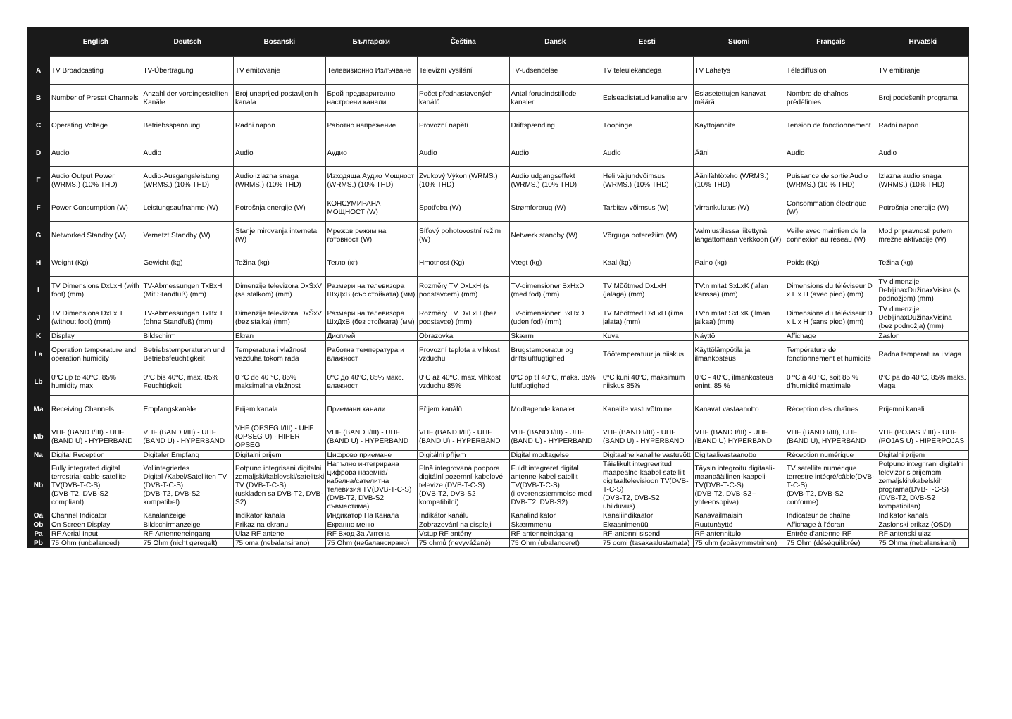| | English | Deutsch | Bosanski | Български | Čeština | Dansk | Eesti | Suomi | Français | Hrvatski |
| --- | --- | --- | --- | --- | --- | --- | --- | --- | --- | --- |
| A | TV Broadcasting | TV-Übertragung | TV emitovanje | Телевизионно Излъчване | Televizní vysílání | TV-udsendelse | TV teleülekandega | TV Lähetys | Télédiffusion | TV emitiranje |
| B | Number of Preset Channels | Anzahl der voreingestellten Kanäle | Broj unaprijed postavljenih kanala | Брой предварително настроени канали | Počet přednastavených kanálů | Antal forudindstillede kanaler | Eelseadistatud kanalite arv | Esiasetettujen kanavat määrä | Nombre de chaînes prédéfinies | Broj podešenih programa |
| C | Operating Voltage | Betriebsspannung | Radni napon | Работно напрежение | Provozní napětí | Driftspænding | Tööpinge | Käyttöjännite | Tension de fonctionnement | Radni napon |
| D | Audio | Audio | Audio | Аудио | Audio | Audio | Audio | Ääni | Audio | Audio |
| E | Audio Output Power (WRMS.) (10% THD) | Audio-Ausgangsleistung (WRMS.) (10% THD) | Audio izlazna snaga (WRMS.) (10% THD) | Изходяща Аудио Мощност (WRMS.) (10% THD) | Zvukový Výkon (WRMS.) (10% THD) | Audio udgangseffekt (WRMS.) (10% THD) | Heli väljundvõimsus (WRMS.) (10% THD) | Äänilähtöteho (WRMS.) (10% THD) | Puissance de sortie Audio (WRMS.) (10 % THD) | Izlazna audio snaga (WRMS.) (10% THD) |
| F | Power Consumption (W) | Leistungsaufnahme (W) | Potrošnja energije (W) | КОНСУМИРАНА МОЩНОСТ (W) | Spotřeba (W) | Strømforbrug (W) | Tarbitav võimsus (W) | Virrankulutus (W) | Consommation électrique (W) | Potrošnja energije (W) |
| G | Networked Standby (W) | Vernetzt Standby (W) | Stanje mirovanja interneta (W) | Мрежов режим на готовност (W) | Síťový pohotovostní režim (W) | Netværk standby (W) | Võrguga ooterežiim (W) | Valmiustilassa liitettynä langattomaan verkkoon (W) | Veille avec maintien de la connexion au réseau (W) | Mod pripravnosti putem mrežne aktivacije (W) |
| H | Weight (Kg) | Gewicht (kg) | Težina (kg) | Тегло (кг) | Hmotnost (Kg) | Vægt (kg) | Kaal (kg) | Paino (kg) | Poids (Kg) | Težina (kg) |
| I | TV Dimensions DxLxH (with foot) (mm) | TV-Abmessungen TxBxH (Mit Standfuß) (mm) | Dimenzije televizora DxŠxV (sa stalkom) (mm) | Размери на телевизора ШxДxВ (със стойката) (мм) | Rozměry TV DxLxH (s podstavcem) (mm) | TV-dimensioner BxHxD (med fod) (mm) | TV Mõõtmed DxLxH (jalaga) (mm) | TV:n mitat SxLxK (jalan kanssa) (mm) | Dimensions du téléviseur D x L x H (avec pied) (mm) | TV dimenzije DebljinaxDužinaxVisina (s podnožjem) (mm) |
| J | TV Dimensions DxLxH (without foot) (mm) | TV-Abmessungen TxBxH (ohne Standfuß) (mm) | Dimenzije televizora DxŠxV (bez stalka) (mm) | Размери на телевизора ШxДxВ (без стойката) (мм) | Rozměry TV DxLxH (bez podstavce) (mm) | TV-dimensioner BxHxD (uden fod) (mm) | TV Mõõtmed DxLxH (ilma jalata) (mm) | TV:n mitat SxLxK (ilman jalkaa) (mm) | Dimensions du téléviseur D x L x H (sans pied) (mm) | TV dimenzije DebljinaxDužinaxVisina (bez podnožja) (mm) |
| K | Display | Bildschirm | Ekran | Дисплей | Obrazovka | Skærm | Kuva | Näyttö | Affichage | Zaslon |
| La | Operation temperature and operation humidity | Betriebstemperaturen und Betriebsfeuchtigkeit | Temperatura i vlažnost vazduha tokom rada | Работна температура и влажност | Provozní teplota a vlhkost vzduchu | Brugstemperatur og driftsluftfugtighed | Töötemperatuur ja niiskus | Käyttölämpötila ja ilmankosteus | Température de fonctionnement et humidité | Radna temperatura i vlaga |
| Lb | 0ºC up to 40ºC, 85% humidity max | 0ºC bis 40ºC, max. 85% Feuchtigkeit | 0 °C do 40 °C, 85% maksimalna vlažnost | 0ºC до 40ºC, 85% макс. влажност | 0ºC až 40ºC, max. vlhkost vzduchu 85% | 0ºC op til 40ºC, maks. 85% luftfugtighed | 0ºC kuni 40ºC, maksimum niiskus 85% | 0ºC - 40ºC, ilmankosteus enint. 85 % | 0 ºC à 40 ºC, soit 85 % d'humidité maximale | 0ºC pa do 40ºC, 85% maks. vlaga |
| Ma | Receiving Channels | Empfangskanäle | Prijem kanala | Приемани канали | Příjem kanálů | Modtagende kanaler | Kanalite vastuvõtmine | Kanavat vastaanotto | Réception des chaînes | Prijemni kanali |
| Mb | VHF (BAND I/III) - UHF (BAND U) - HYPERBAND | VHF (BAND I/III) - UHF (BAND U) - HYPERBAND | VHF (OPSEG I/III) - UHF (OPSEG U) - HIPER OPSEG | VHF (BAND I/III) - UHF (BAND U) - HYPERBAND | VHF (BAND I/III) - UHF (BAND U) - HYPERBAND | VHF (BAND I/III) - UHF (BAND U) - HYPERBAND | VHF (BAND I/III) - UHF (BAND U) - HYPERBAND | VHF (BAND I/III) - UHF (BAND U) HYPERBAND | VHF (BAND I/III), UHF (BAND U), HYPERBAND | VHF (POJAS I/ III) - UHF (POJAS U) - HIPERPOJAS |
| Na | Digital Reception | Digitaler Empfang | Digitalni prijem | Цифрово приемане | Digitální příjem | Digital modtagelse | Digitaalne kanalite vastuvõtt | Digitaalivastaanotto | Réception numérique | Digitalni prijem |
| Nb | Fully integrated digital terrestrial-cable-satellite TV(DVB-T-C-S) (DVB-T2, DVB-S2 compliant) | Vollintegriertes Digital-/Kabel/Satelliten TV (DVB-T-C-S) (DVB-T2, DVB-S2 kompatibel) | Potpuno integrisani digitalni zemaljski/kablovski/satelitski TV (DVB-T-C-S) (usklađen sa DVB-T2, DVB-S2) | Напълно интегрирана цифрова наземна/кабелна/сателитна телевизия TV(DVB-T-C-S) (DVB-T2, DVB-S2 съвместима) | Plně integrovaná podpora digitální pozemní-kabelové televize (DVB-T-C-S) (DVB-T2, DVB-S2 kompatibilní) | Fuldt integreret digital antenne-kabel-satellit TV(DVB-T-C-S) (i overensstemmelse med DVB-T2, DVB-S2) | Täielikult integreeritud maapealne-kaabel-satelliit digitaaltelevisioon TV(DVB-T-C-S) (DVB-T2, DVB-S2 ühilduvus) | Täysin integroitu digitaali-maanpäällinen-kaapeli-TV(DVB-T-C-S) (DVB-T2, DVB-S2--yhteensopiva) | TV satellite numérique terrestre intégré/câble(DVB-T-C-S) (DVB-T2, DVB-S2 conforme) | Potpuno integrirani digitalni televizor s prijemom zemaljskih/kabelskih programa(DVB-T-C-S) (DVB-T2, DVB-S2 kompatibilan) |
| Oa | Channel Indicator | Kanalanzeige | Indikator kanala | Индикатор На Канала | Indikátor kanálu | Kanalindikator | Kanaliindikaator | Kanavailmaisin | Indicateur de chaîne | Indikator kanala |
| Ob | On Screen Display | Bildschirmanzeige | Prikaz na ekranu | Екранно меню | Zobrazování na displeji | Skærmmenu | Ekraanimenüü | Ruutunäyttö | Affichage à l'écran | Zaslonski prikaz (OSD) |
| Pa | RF Aerial Input | RF-Antenneneingang | Ulaz RF antene | RF Вход За Антена | Vstup RF antény | RF antenneindgang | RF-antenni sisend | RF-antennitulo | Entrée d'antenne RF | RF antenski ulaz |
| Pb | 75 Ohm (unbalanced) | 75 Ohm (nicht geregelt) | 75 oma (nebalansirano) | 75 Ohm (небалансирано) | 75 ohmů (nevyvážené) | 75 Ohm (ubalanceret) | 75 oomi (tasakaalustamata) | 75 ohm (epäsymmetrinen) | 75 Ohm (déséquilibrée) | 75 Ohma (nebalansirani) |